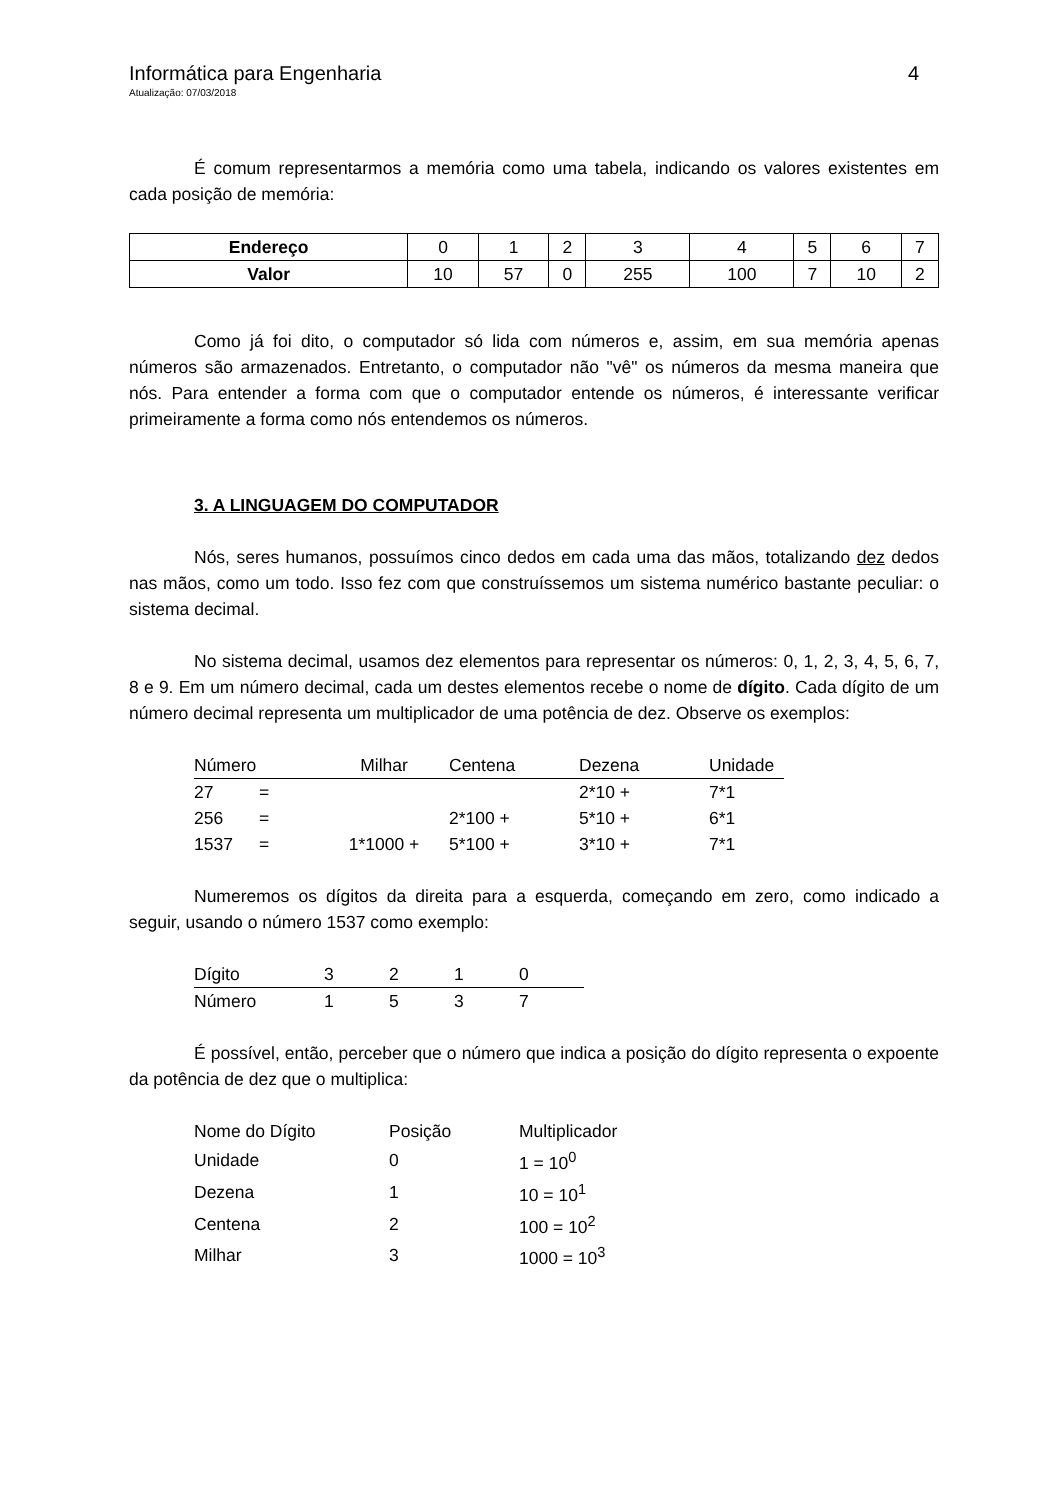Informática para Engenharia 4
Atualização: 07/03/2018
É comum representarmos a memória como uma tabela, indicando os valores existentes em cada posição de memória:
| Endereço | 0 | 1 | 2 | 3 | 4 | 5 | 6 | 7 |
| Valor | 10 | 57 | 0 | 255 | 100 | 7 | 10 | 2 |
Como já foi dito, o computador só lida com números e, assim, em sua memória apenas números são armazenados. Entretanto, o computador não "vê" os números da mesma maneira que nós. Para entender a forma com que o computador entende os números, é interessante verificar primeiramente a forma como nós entendemos os números.
3. A LINGUAGEM DO COMPUTADOR
Nós, seres humanos, possuímos cinco dedos em cada uma das mãos, totalizando dez dedos nas mãos, como um todo. Isso fez com que construíssemos um sistema numérico bastante peculiar: o sistema decimal.
No sistema decimal, usamos dez elementos para representar os números: 0, 1, 2, 3, 4, 5, 6, 7, 8 e 9. Em um número decimal, cada um destes elementos recebe o nome de dígito. Cada dígito de um número decimal representa um multiplicador de uma potência de dez. Observe os exemplos:
| Número | | Milhar | Centena | Dezena | Unidade |
| 27 | = | | | 2*10 + | 7*1 |
| 256 | = | | 2*100 + | 5*10 + | 6*1 |
| 1537 | = | 1*1000 + | 5*100 + | 3*10 + | 7*1 |
Numeremos os dígitos da direita para a esquerda, começando em zero, como indicado a seguir, usando o número 1537 como exemplo:
| Dígito | 3 | 2 | 1 | 0 |
| Número | 1 | 5 | 3 | 7 |
É possível, então, perceber que o número que indica a posição do dígito representa o expoente da potência de dez que o multiplica:
| Nome do Dígito | Posição | Multiplicador |
| Unidade | 0 | 1 = 10<sup>0</sup> |
| Dezena | 1 | 10 = 10<sup>1</sup> |
| Centena | 2 | 100 = 10<sup>2</sup> |
| Milhar | 3 | 1000 = 10<sup>3</sup> |